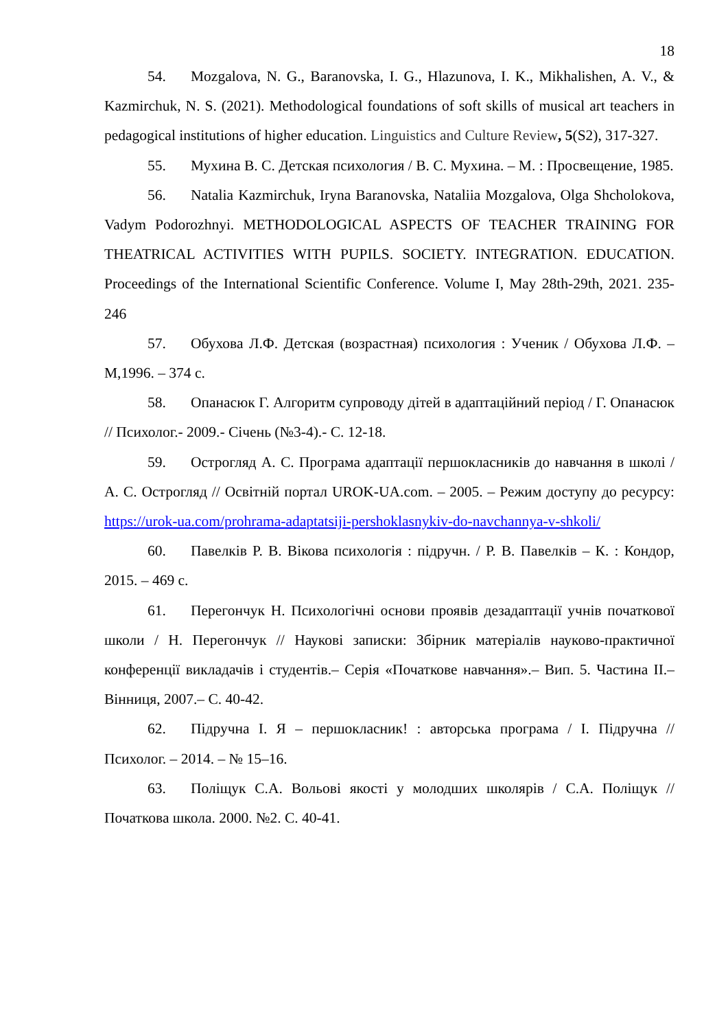18
54. Mozgalova, N. G., Baranovska, I. G., Hlazunova, I. K., Mikhalishen, A. V., & Kazmirchuk, N. S. (2021). Methodological foundations of soft skills of musical art teachers in pedagogical institutions of higher education. Linguistics and Culture Review, 5(S2), 317-327.
55. Мухина В. С. Детская психология / В. С. Мухина. – М. : Просвещение, 1985.
56. Natalia Kazmirchuk, Iryna Baranovska, Nataliia Mozgalova, Olga Shcholokova, Vadym Podorozhnyi. METHODOLOGICAL ASPECTS OF TEACHER TRAINING FOR THEATRICAL ACTIVITIES WITH PUPILS. SOCIETY. INTEGRATION. EDUCATION. Proceedings of the International Scientific Conference. Volume I, May 28th-29th, 2021. 235-246
57. Обухова Л.Ф. Детская (возрастная) психология : Ученик / Обухова Л.Ф. –М,1996. – 374 с.
58. Опанасюк Г. Алгоритм супроводу дітей в адаптаційний період / Г. Опанасюк // Психолог.- 2009.- Січень (№3-4).- С. 12-18.
59. Острогляд А. С. Програма адаптації першокласників до навчання в школі / А. С. Острогляд // Освітній портал UROK-UA.com. – 2005. – Режим доступу до ресурсу: https://urok-ua.com/prohrama-adaptatsiji-pershoklasnykiv-do-navchannya-v-shkoli/
60. Павелків Р. В. Вікова психологія : підручн. / Р. В. Павелків – К. : Кондор, 2015. – 469 с.
61. Перегончук Н. Психологічні основи проявів дезадаптації учнів початкової школи / Н. Перегончук // Наукові записки: Збірник матеріалів науково-практичної конференції викладачів і студентів.– Серія «Початкове навчання».– Вип. 5. Частина ІІ.– Вінниця, 2007.– С. 40-42.
62. Підручна І. Я – першокласник! : авторська програма / І. Підручна // Психолог. – 2014. – № 15–16.
63. Поліщук С.А. Вольові якості у молодших школярів / С.А. Поліщук // Початкова школа. 2000. №2. С. 40-41.